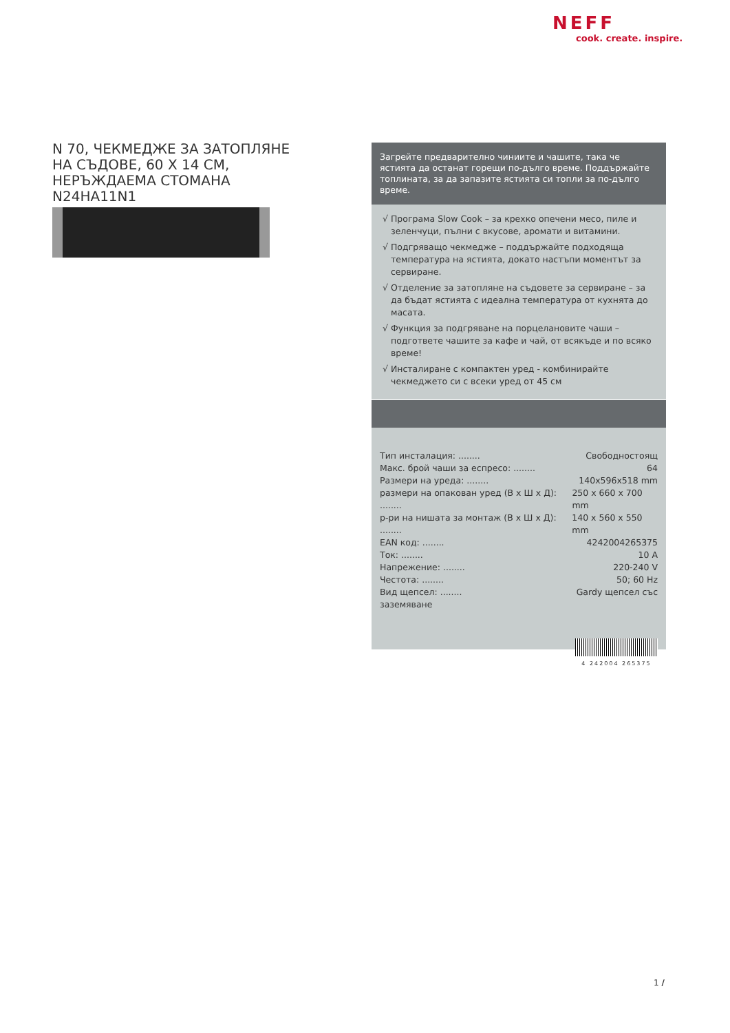NEFF
cook. create. inspire.
N 70, ЧЕКМЕДЖЕ ЗА ЗАТОПЛЯНЕ НА СЪДОВЕ, 60 Х 14 СМ, НЕРЪЖДАЕМА СТОМАНА
N24HA11N1
Загрейте предварително чиниите и чашите, така че ястията да останат горещи по-дълго време. Поддържайте топлината, за да запазите ястията си топли за по-дълго време.
√ Програма Slow Cook – за крехко опечени месо, пиле и зеленчуци, пълни с вкусове, аромати и витамини.
√ Подгряващо чекмедже – поддържайте подходяща температура на ястията, докато настъпи моментът за сервиране.
√ Отделение за затопляне на съдовете за сервиране – за да бъдат ястията с идеална температура от кухнята до масата.
√ Функция за подгряване на порцелановите чаши – подгответе чашите за кафе и чай, от всякъде и по всяко време!
√ Инсталиране с компактен уред - комбинирайте чекмеджето си с всеки уред от 45 см
Тип инсталация: ........ Свободностоящ
Макс. брой чаши за еспресо: ........ 64
Размери на уреда: ........ 140x596x518 mm
размери на опакован уред (В x Ш x Д): ........ 250 x 660 x 700 mm
р-ри на нишата за монтаж (В x Ш x Д): ........ 140 x 560 x 550 mm
EAN код: ........ 4242004265375
Ток: ........ 10 A
Напрежение: ........ 220-240 V
Честота: ........ 50; 60 Hz
Вид щепсел: ........ Gardy щепсел със
заземяване
4 242004 265375
1 /